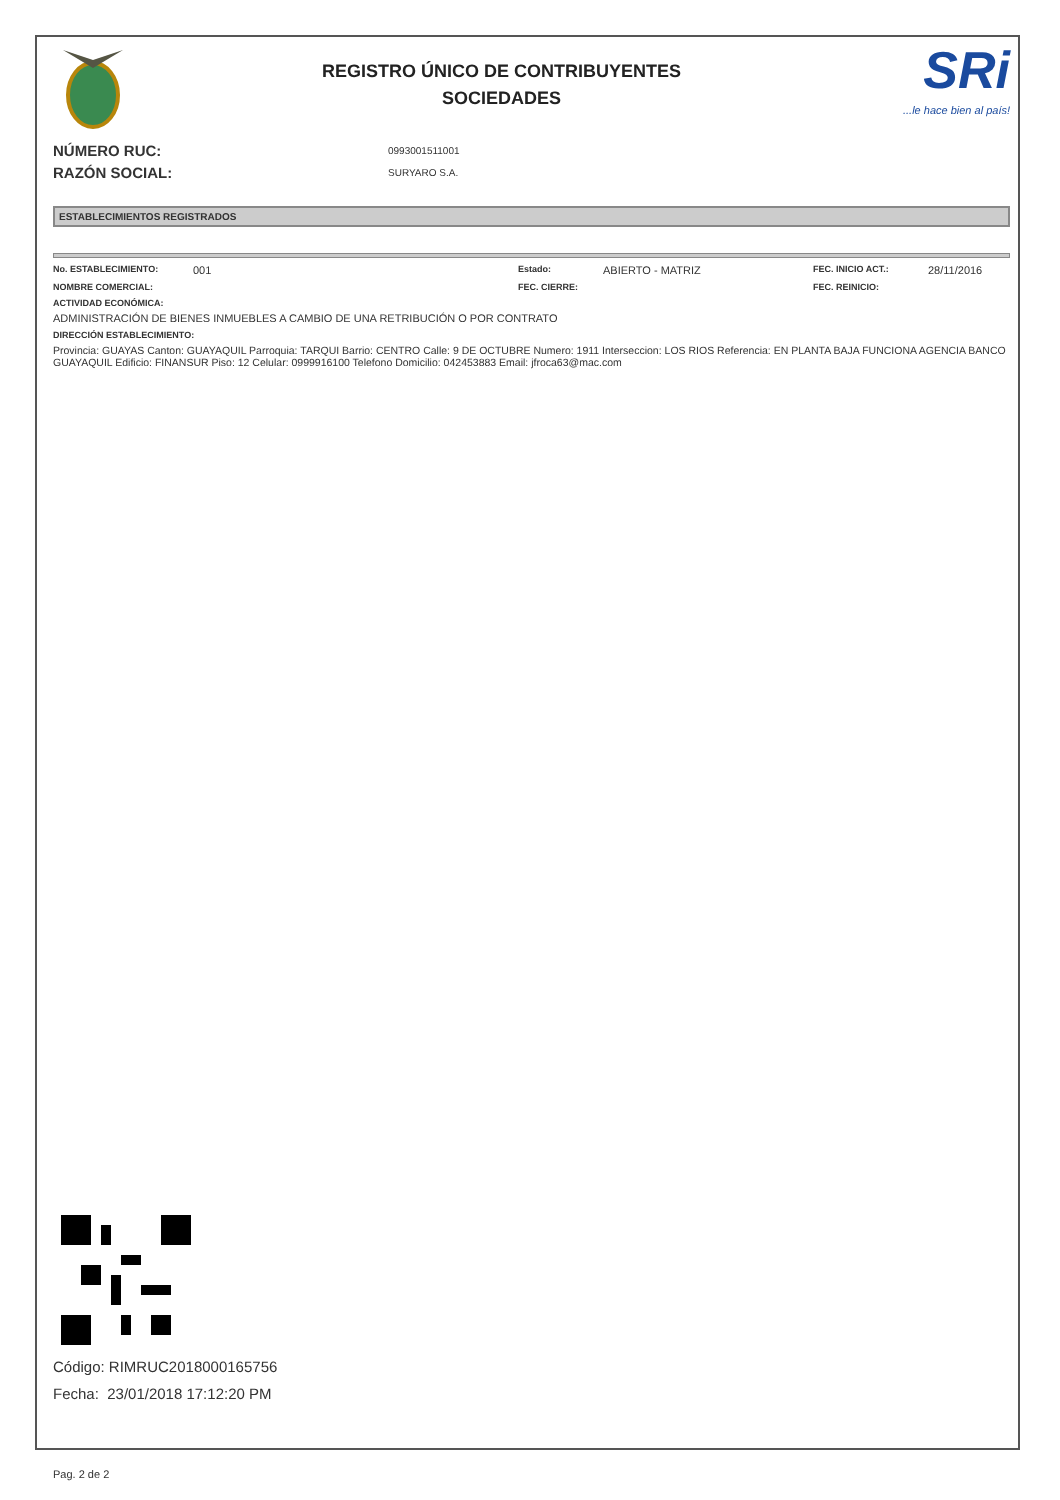REGISTRO ÚNICO DE CONTRIBUYENTES
SOCIEDADES
SRi...le hace bien al país!
NÚMERO RUC:
RAZÓN SOCIAL:
0993001511001
SURYARO S.A.
ESTABLECIMIENTOS REGISTRADOS
No. ESTABLECIMIENTO: 001 Estado: ABIERTO - MATRIZ FEC. INICIO ACT.: 28/11/2016
NOMBRE COMERCIAL: FEC. CIERRE: FEC. REINICIO:
ACTIVIDAD ECONÓMICA:
ADMINISTRACIÓN DE BIENES INMUEBLES A CAMBIO DE UNA RETRIBUCIÓN O POR CONTRATO
DIRECCIÓN ESTABLECIMIENTO:
Provincia: GUAYAS Canton: GUAYAQUIL Parroquia: TARQUI Barrio: CENTRO Calle: 9 DE OCTUBRE Numero: 1911 Interseccion: LOS RIOS Referencia: EN PLANTA BAJA FUNCIONA AGENCIA BANCO GUAYAQUIL Edificio: FINANSUR Piso: 12 Celular: 0999916100 Telefono Domicilio: 042453883 Email: jfroca63@mac.com
Código: RIMRUC2018000165756
Fecha: 23/01/2018 17:12:20 PM
Pag. 2 de 2